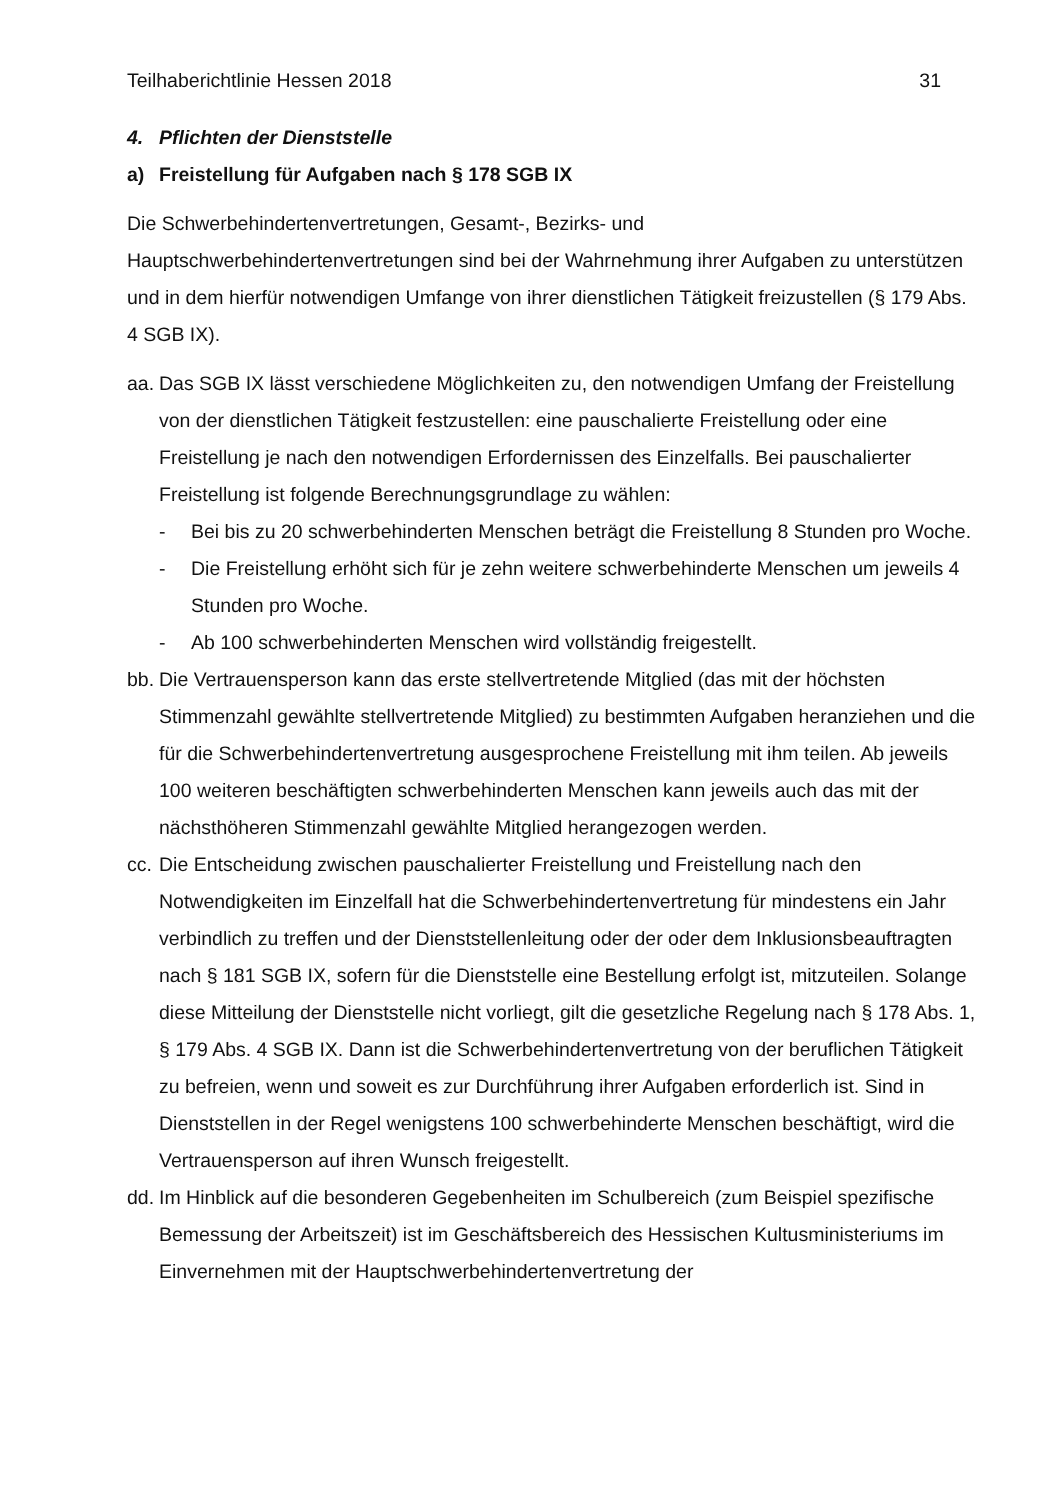Teilhaberichtlinie Hessen 2018 31
4. Pflichten der Dienststelle
a) Freistellung für Aufgaben nach § 178 SGB IX
Die Schwerbehindertenvertretungen, Gesamt-, Bezirks- und
Hauptschwerbehindertenvertretungen sind bei der Wahrnehmung ihrer Aufgaben zu unterstützen und in dem hierfür notwendigen Umfange von ihrer dienstlichen Tätigkeit freizustellen (§ 179 Abs. 4 SGB IX).
aa.
Das SGB IX lässt verschiedene Möglichkeiten zu, den notwendigen Umfang der Freistellung von der dienstlichen Tätigkeit festzustellen: eine pauschalierte Freistellung oder eine Freistellung je nach den notwendigen Erfordernissen des Einzelfalls. Bei pauschalierter Freistellung ist folgende Berechnungsgrundlage zu wählen:
- Bei bis zu 20 schwerbehinderten Menschen beträgt die Freistellung 8 Stunden pro Woche.
- Die Freistellung erhöht sich für je zehn weitere schwerbehinderte Menschen um jeweils 4 Stunden pro Woche.
- Ab 100 schwerbehinderten Menschen wird vollständig freigestellt.
bb.
Die Vertrauensperson kann das erste stellvertretende Mitglied (das mit der höchsten Stimmenzahl gewählte stellvertretende Mitglied) zu bestimmten Aufgaben heranziehen und die für die Schwerbehindertenvertretung ausgesprochene Freistellung mit ihm teilen. Ab jeweils 100 weiteren beschäftigten schwerbehinderten Menschen kann jeweils auch das mit der nächsthöheren Stimmenzahl gewählte Mitglied herangezogen werden.
cc.
Die Entscheidung zwischen pauschalierter Freistellung und Freistellung nach den Notwendigkeiten im Einzelfall hat die Schwerbehindertenvertretung für mindestens ein Jahr verbindlich zu treffen und der Dienststellenleitung oder der oder dem Inklusionsbeauftragten nach § 181 SGB IX, sofern für die Dienststelle eine Bestellung erfolgt ist, mitzuteilen. Solange diese Mitteilung der Dienststelle nicht vorliegt, gilt die gesetzliche Regelung nach § 178 Abs. 1, § 179 Abs. 4 SGB IX. Dann ist die Schwerbehindertenvertretung von der beruflichen Tätigkeit zu befreien, wenn und soweit es zur Durchführung ihrer Aufgaben erforderlich ist. Sind in Dienststellen in der Regel wenigstens 100 schwerbehinderte Menschen beschäftigt, wird die Vertrauensperson auf ihren Wunsch freigestellt.
dd.
Im Hinblick auf die besonderen Gegebenheiten im Schulbereich (zum Beispiel spezifische Bemessung der Arbeitszeit) ist im Geschäftsbereich des Hessischen Kultusministeriums im Einvernehmen mit der Hauptschwerbehindertenvertretung der